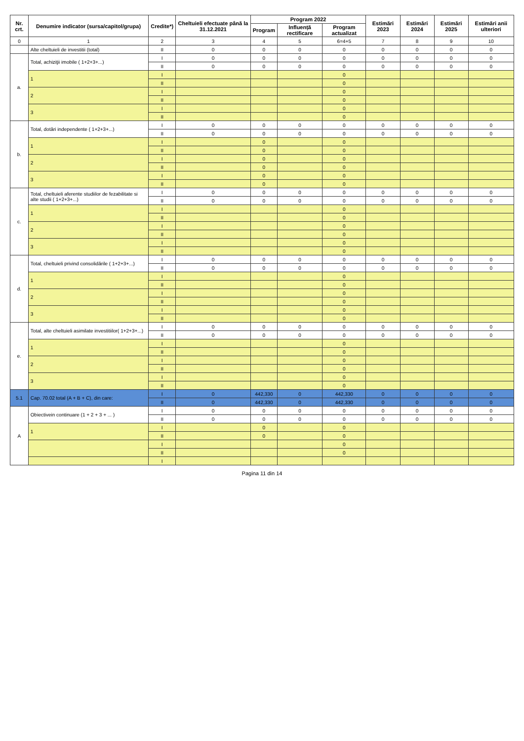| Nr. crt. | Denumire indicator (sursa/capitol/grupa) | Credite*) | Cheltuieli efectuate până la 31.12.2021 | Program 2022 | | | Estimări 2023 | Estimări 2024 | Estimări 2025 | Estimări anii ulteriori |
| --- | --- | --- | --- | --- | --- | --- | --- | --- | --- | --- |
| | | | | Program | Influență rectificare | Program actualizat | | | | |
| 0 | 1 | 2 | 3 | 4 | 5 | 6=4+5 | 7 | 8 | 9 | 10 |
| | Alte cheltuieli de investitii (total) | II | 0 | 0 | 0 | 0 | 0 | 0 | 0 | 0 |
| a. | Total, achiziţii imobile ( 1+2+3+...) | I | 0 | 0 | 0 | 0 | 0 | 0 | 0 | 0 |
| | | II | 0 | 0 | 0 | 0 | 0 | 0 | 0 | 0 |
| | 1 | I | | | | 0 | | | | |
| | | II | | | | 0 | | | | |
| | 2 | I | | | | 0 | | | | |
| | | II | | | | 0 | | | | |
| | 3 | I | | | | 0 | | | | |
| | | II | | | | 0 | | | | |
| b. | Total, dotări independente ( 1+2+3+...) | I | 0 | 0 | 0 | 0 | 0 | 0 | 0 | 0 |
| | | II | 0 | 0 | 0 | 0 | 0 | 0 | 0 | 0 |
| | 1 | I | | 0 | | 0 | | | | |
| | | II | | 0 | | 0 | | | | |
| | 2 | I | | 0 | | 0 | | | | |
| | | II | | 0 | | 0 | | | | |
| | 3 | I | | 0 | | 0 | | | | |
| | | II | | 0 | | 0 | | | | |
| c. | Total, cheltuieli aferente studiilor de fezabilitate si alte studii ( 1+2+3+...) | I | 0 | 0 | 0 | 0 | 0 | 0 | 0 | 0 |
| | | II | 0 | 0 | 0 | 0 | 0 | 0 | 0 | 0 |
| | 1 | I | | | | 0 | | | | |
| | | II | | | | 0 | | | | |
| | 2 | I | | | | 0 | | | | |
| | | II | | | | 0 | | | | |
| | 3 | I | | | | 0 | | | | |
| | | II | | | | 0 | | | | |
| d. | Total, cheltuieli privind consolidările ( 1+2+3+...) | I | 0 | 0 | 0 | 0 | 0 | 0 | 0 | 0 |
| | | II | 0 | 0 | 0 | 0 | 0 | 0 | 0 | 0 |
| | 1 | I | | | | 0 | | | | |
| | | II | | | | 0 | | | | |
| | 2 | I | | | | 0 | | | | |
| | | II | | | | 0 | | | | |
| | 3 | I | | | | 0 | | | | |
| | | II | | | | 0 | | | | |
| e. | Total, alte cheltuieli asimilate investitiilor( 1+2+3+...) | I | 0 | 0 | 0 | 0 | 0 | 0 | 0 | 0 |
| | | II | 0 | 0 | 0 | 0 | 0 | 0 | 0 | 0 |
| | 1 | I | | | | 0 | | | | |
| | | II | | | | 0 | | | | |
| | 2 | I | | | | 0 | | | | |
| | | II | | | | 0 | | | | |
| | 3 | I | | | | 0 | | | | |
| | | II | | | | 0 | | | | |
| 5.1 | Cap. 70.02 total (A + B + C), din care: | I | 0 | 442,330 | 0 | 442,330 | 0 | 0 | 0 | 0 |
| | | II | 0 | 442,330 | 0 | 442,330 | 0 | 0 | 0 | 0 |
| A | Obiectivein continuare (1 + 2 + 3 + ... ) | I | 0 | 0 | 0 | 0 | 0 | 0 | 0 | 0 |
| | | II | 0 | 0 | 0 | 0 | 0 | 0 | 0 | 0 |
| | 1 | I | | 0 | | 0 | | | | |
| | | II | | 0 | | 0 | | | | |
| | | I | | | | 0 | | | | |
| | | II | | | | 0 | | | | |
| | | I | | | | | | | | |
Pagina 11 din 14